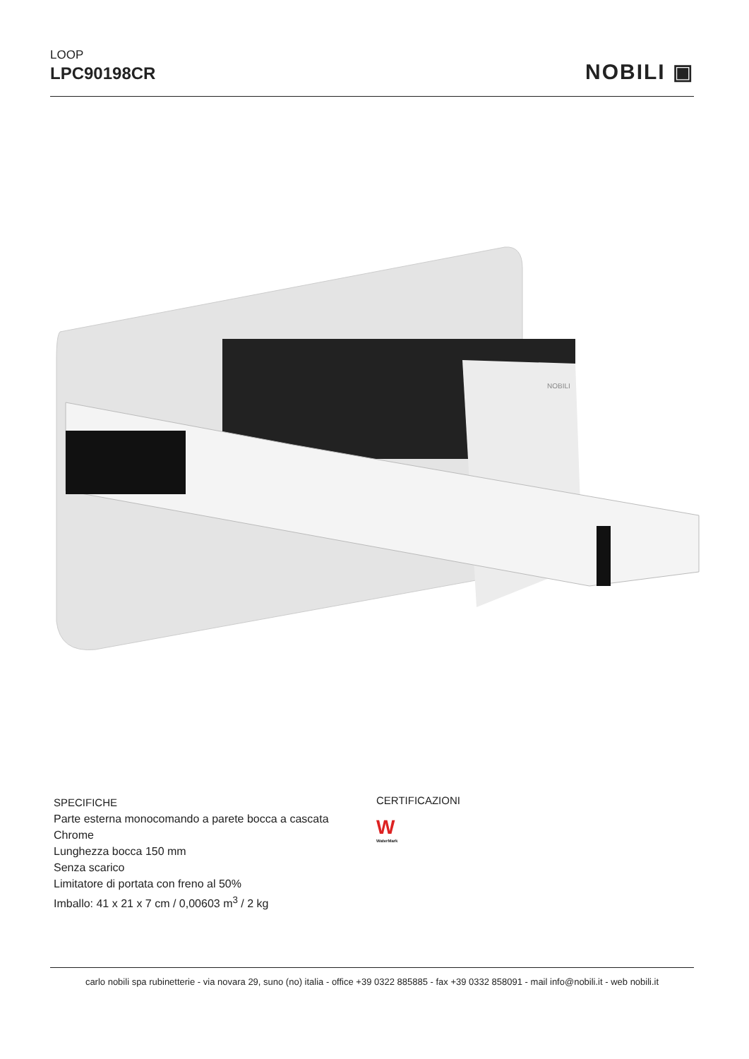LOOP
LPC90198CR
NOBILI ▣
NOBILI
SPECIFICHE
Parte esterna monocomando a parete bocca a cascata
Chrome
Lunghezza bocca 150 mm
Senza scarico
Limitatore di portata con freno al 50%
Imballo: 41 x 21 x 7 cm / 0,00603 m<sup>3</sup> / 2 kg
CERTIFICAZIONI
W
WaterMark
carlo nobili spa rubinetterie - via novara 29, suno (no) italia - office +39 0322 885885 - fax +39 0332 858091 - mail info@nobili.it - web nobili.it